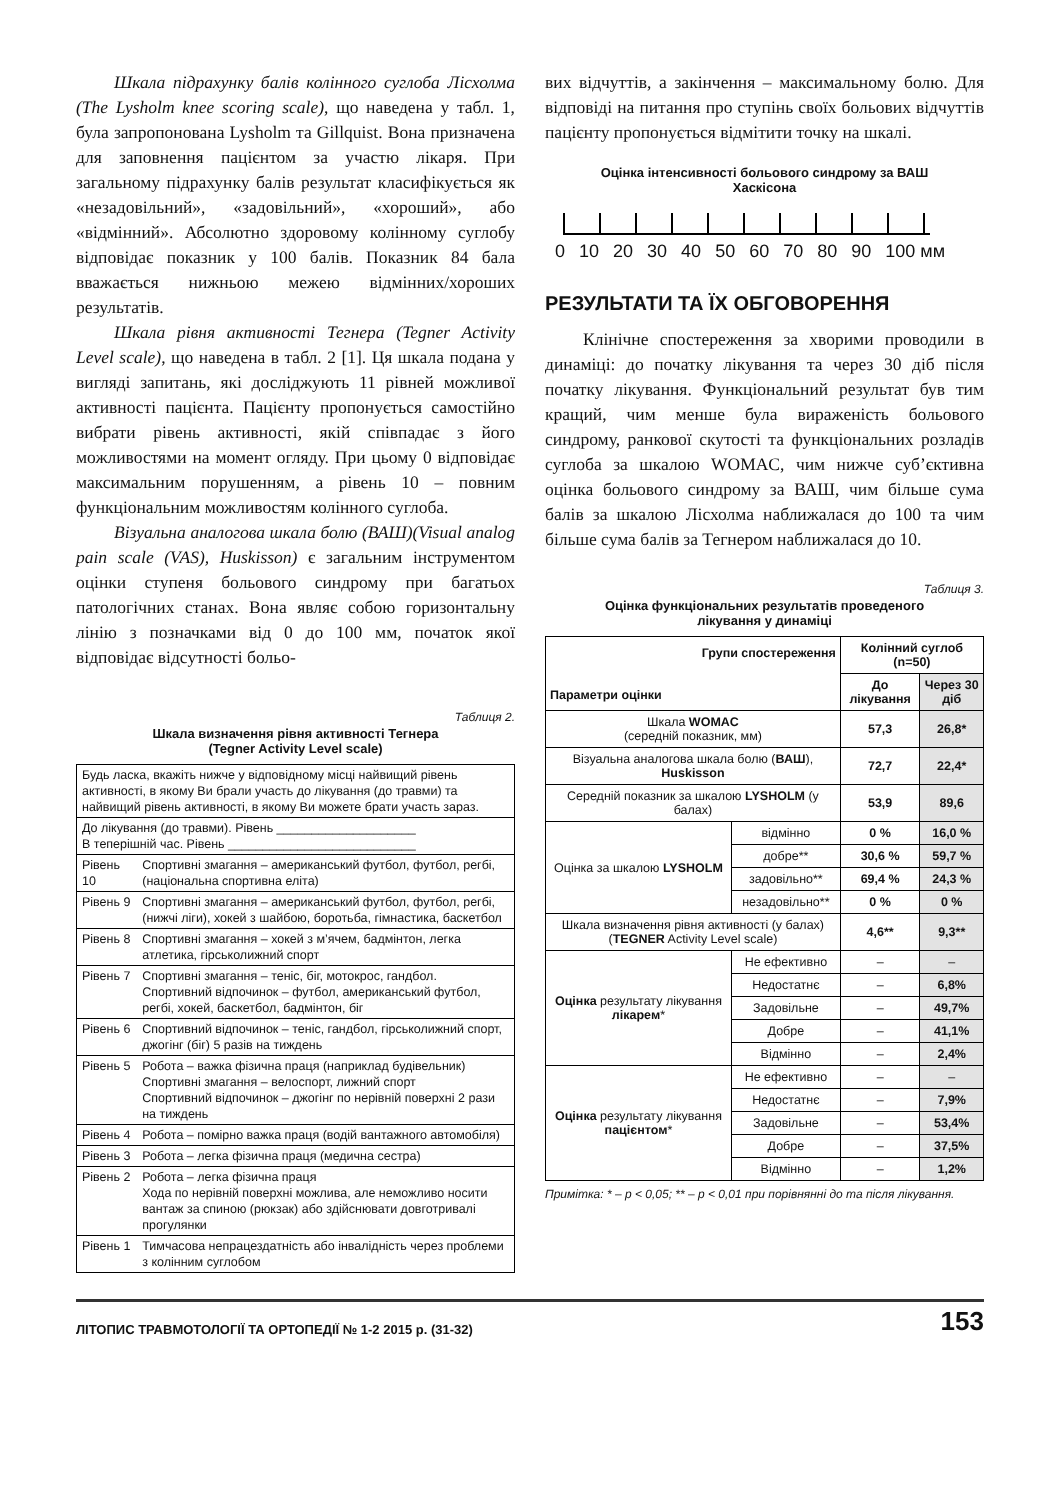Шкала підрахунку балів колінного суглоба Лісхолма (The Lysholm knee scoring scale), що наведена у табл. 1, була запропонована Lysholm та Gillquist. Вона призначена для заповнення пацієнтом за участю лікаря. При загальному підрахунку балів результат класифікується як «незадовільний», «задовільний», «хороший», або «відмінний». Абсолютно здоровому колінному суглобу відповідає показник у 100 балів. Показник 84 бала вважається нижньою межею відмінних/хороших результатів.
Шкала рівня активності Тегнера (Tegner Activity Level scale), що наведена в табл. 2 [1]. Ця шкала подана у вигляді запитань, які досліджують 11 рівней можливої активності пацієнта. Пацієнту пропонується самостійно вибрати рівень активності, якій співпадає з його можливостями на момент огляду. При цьому 0 відповідає максимальним порушенням, а рівень 10 – повним функціональним можливостям колінного суглоба.
Візуальна аналогова шкала болю (ВАШ)(Visual analog pain scale (VAS), Huskisson) є загальним інструментом оцінки ступеня больового синдрому при багатьох патологічних станах. Вона являє собою горизонтальну лінію з позначками від 0 до 100 мм, початок якої відповідає відсутності больо-
Таблиця 2.
Шкала визначення рівня активності Тегнера
(Tegner Activity Level scale)
| Будь ласка, вкажіть нижче у відповідному місці найвищий рівень активності, в якому Ви брали участь до лікування (до травми) та найвищий рівень активності, в якому Ви можете брати участь зараз. | |
| До лікування (до травми). Рівень ____________________ В теперішній час. Рівень ___________________________ | |
| Рівень 10 | Спортивні змагання – американський футбол, футбол, регбі, (національна спортивна еліта) |
| Рівень 9 | Спортивні змагання – американський футбол, футбол, регбі, (нижчі ліги), хокей з шайбою, боротьба, гімнастика, баскетбол |
| Рівень 8 | Спортивні змагання – хокей з м’ячем, бадмінтон, легка атлетика, гірськолижний спорт |
| Рівень 7 | Спортивні змагання – теніс, біг, мотокрос, гандбол. Спортивний відпочинок – футбол, американський футбол, регбі, хокей, баскетбол, бадмінтон, біг |
| Рівень 6 | Спортивний відпочинок – теніс, гандбол, гірськолижний спорт, джогінг (біг) 5 разів на тиждень |
| Рівень 5 | Робота – важка фізична праця (наприклад будівельник) Спортивні змагання – велоспорт, лижний спорт Спортивний відпочинок – джогінг по нерівній поверхні 2 рази на тиждень |
| Рівень 4 | Робота – помірно важка праця (водій вантажного автомобіля) |
| Рівень 3 | Робота – легка фізична праця (медична сестра) |
| Рівень 2 | Робота – легка фізична праця Хода по нерівній поверхні можлива, але неможливо носити вантаж за спиною (рюкзак) або здійснювати довготривалі прогулянки |
| Рівень 1 | Тимчасова непрацездатність або інвалідність через проблеми з колінним суглобом |
вих відчуттів, а закінчення – максимальному болю. Для відповіді на питання про ступінь своїх больових відчуттів пацієнту пропонується відмітити точку на шкалі.
Оцінка інтенсивності больового синдрому за ВАШ
Хаскісона
0 10 20 30 40 50 60 70 80 90 100 мм
РЕЗУЛЬТАТИ ТА ЇХ ОБГОВОРЕННЯ
Клінічне спостереження за хворими проводили в динаміці: до початку лікування та через 30 діб після початку лікування. Функціональний результат був тим кращий, чим менше була вираженість больового синдрому, ранкової скутості та функціональних розладів суглоба за шкалою WOMAC, чим нижче суб’єктивна оцінка больового синдрому за ВАШ, чим більше сума балів за шкалою Лісхолма наближалася до 100 та чим більше сума балів за Тегнером наближалася до 10.
Таблиця 3.
Оцінка функціональних результатів проведеного
лікування у динаміці
| Групи спостереження Параметри оцінки | | Колінний суглоб (n=50) | |
| --- | --- | --- | --- |
| | | До лікування | Через 30 діб |
| Шкала WOMAC (середній показник, мм) | | 57,3 | 26,8* |
| Візуальна аналогова шкала болю ( ВАШ ), Huskisson | | 72,7 | 22,4* |
| Середній показник за шкалою LYSHOLM (у балах) | | 53,9 | 89,6 |
| Оцінка за шкалою LYSHOLM | відмінно | 0 % | 16,0 % |
| | добре** | 30,6 % | 59,7 % |
| | задовільно** | 69,4 % | 24,3 % |
| | незадовільно** | 0 % | 0 % |
| Шкала визначення рівня активності (у балах) ( TEGNER Activity Level scale) | | 4,6** | 9,3** |
| Оцінка результату лікування лікарем * | Не ефективно | – | – |
| | Недостатнє | – | 6,8% |
| | Задовільне | – | 49,7% |
| | Добре | – | 41,1% |
| | Відмінно | – | 2,4% |
| Оцінка результату лікування пацієнтом * | Не ефективно | – | – |
| | Недостатнє | – | 7,9% |
| | Задовільне | – | 53,4% |
| | Добре | – | 37,5% |
| | Відмінно | – | 1,2% |
Примітка: * – p < 0,05; ** – p < 0,01 при порівнянні до та після лікування.
ЛІТОПИС ТРАВМОТОЛОГІЇ ТА ОРТОПЕДІЇ № 1-2 2015 р. (31-32) 153